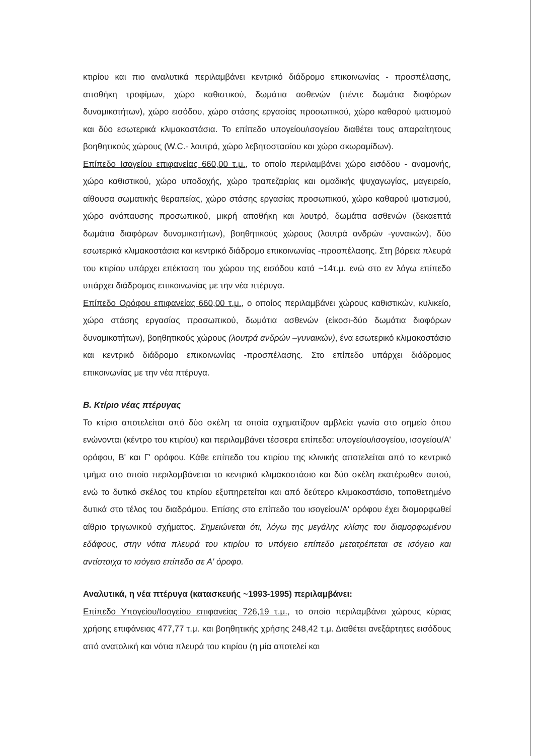κτιρίου και πιο αναλυτικά περιλαμβάνει κεντρικό διάδρομο επικοινωνίας - προσπέλασης, αποθήκη τροφίμων, χώρο καθιστικού, δωμάτια ασθενών (πέντε δωμάτια διαφόρων δυναμικοτήτων), χώρο εισόδου, χώρο στάσης εργασίας προσωπικού, χώρο καθαρού ιματισμού και δύο εσωτερικά κλιμακοστάσια. Το επίπεδο υπογείου/ισογείου διαθέτει τους απαραίτητους βοηθητικούς χώρους (W.C.- λουτρά, χώρο λεβητοστασίου και χώρο σκωραμίδων).
Επίπεδο Ισογείου επιφανείας 660,00 τ.μ., το οποίο περιλαμβάνει χώρο εισόδου - αναμονής, χώρο καθιστικού, χώρο υποδοχής, χώρο τραπεζαρίας και ομαδικής ψυχαγωγίας, μαγειρείο, αίθουσα σωματικής θεραπείας, χώρο στάσης εργασίας προσωπικού, χώρο καθαρού ιματισμού, χώρο ανάπαυσης προσωπικού, μικρή αποθήκη και λουτρό, δωμάτια ασθενών (δεκαεπτά δωμάτια διαφόρων δυναμικοτήτων), βοηθητικούς χώρους (λουτρά ανδρών -γυναικών), δύο εσωτερικά κλιμακοστάσια και κεντρικό διάδρομο επικοινωνίας -προσπέλασης. Στη βόρεια πλευρά του κτιρίου υπάρχει επέκταση του χώρου της εισόδου κατά ~14τ.μ. ενώ στο εν λόγω επίπεδο υπάρχει διάδρομος επικοινωνίας με την νέα πτέρυγα.
Επίπεδο Ορόφου επιφανείας 660,00 τ.μ., ο οποίος περιλαμβάνει χώρους καθιστικών, κυλικείο, χώρο στάσης εργασίας προσωπικού, δωμάτια ασθενών (είκοσι-δύο δωμάτια διαφόρων δυναμικοτήτων), βοηθητικούς χώρους (λουτρά ανδρών –γυναικών), ένα εσωτερικό κλιμακοστάσιο και κεντρικό διάδρομο επικοινωνίας -προσπέλασης. Στο επίπεδο υπάρχει διάδρομος επικοινωνίας με την νέα πτέρυγα.
Β. Κτίριο νέας πτέρυγας
Το κτίριο αποτελείται από δύο σκέλη τα οποία σχηματίζουν αμβλεία γωνία στο σημείο όπου ενώνονται (κέντρο του κτιρίου) και περιλαμβάνει τέσσερα επίπεδα: υπογείου/ισογείου, ισογείου/Α' ορόφου, Β' και Γ' ορόφου. Κάθε επίπεδο του κτιρίου της κλινικής αποτελείται από το κεντρικό τμήμα στο οποίο περιλαμβάνεται το κεντρικό κλιμακοστάσιο και δύο σκέλη εκατέρωθεν αυτού, ενώ το δυτικό σκέλος του κτιρίου εξυπηρετείται και από δεύτερο κλιμακοστάσιο, τοποθετημένο δυτικά στο τέλος του διαδρόμου. Επίσης στο επίπεδο του ισογείου/Α' ορόφου έχει διαμορφωθεί αίθριο τριγωνικού σχήματος. Σημειώνεται ότι, λόγω της μεγάλης κλίσης του διαμορφωμένου εδάφους, στην νότια πλευρά του κτιρίου το υπόγειο επίπεδο μετατρέπεται σε ισόγειο και αντίστοιχα το ισόγειο επίπεδο σε Α' όροφο.
Αναλυτικά, η νέα πτέρυγα (κατασκευής ~1993-1995) περιλαμβάνει:
Επίπεδο Υπογείου/Ισογείου επιφανείας 726,19 τ.μ., το οποίο περιλαμβάνει χώρους κύριας χρήσης επιφάνειας 477,77 τ.μ. και βοηθητικής χρήσης 248,42 τ.μ. Διαθέτει ανεξάρτητες εισόδους από ανατολική και νότια πλευρά του κτιρίου (η μία αποτελεί και